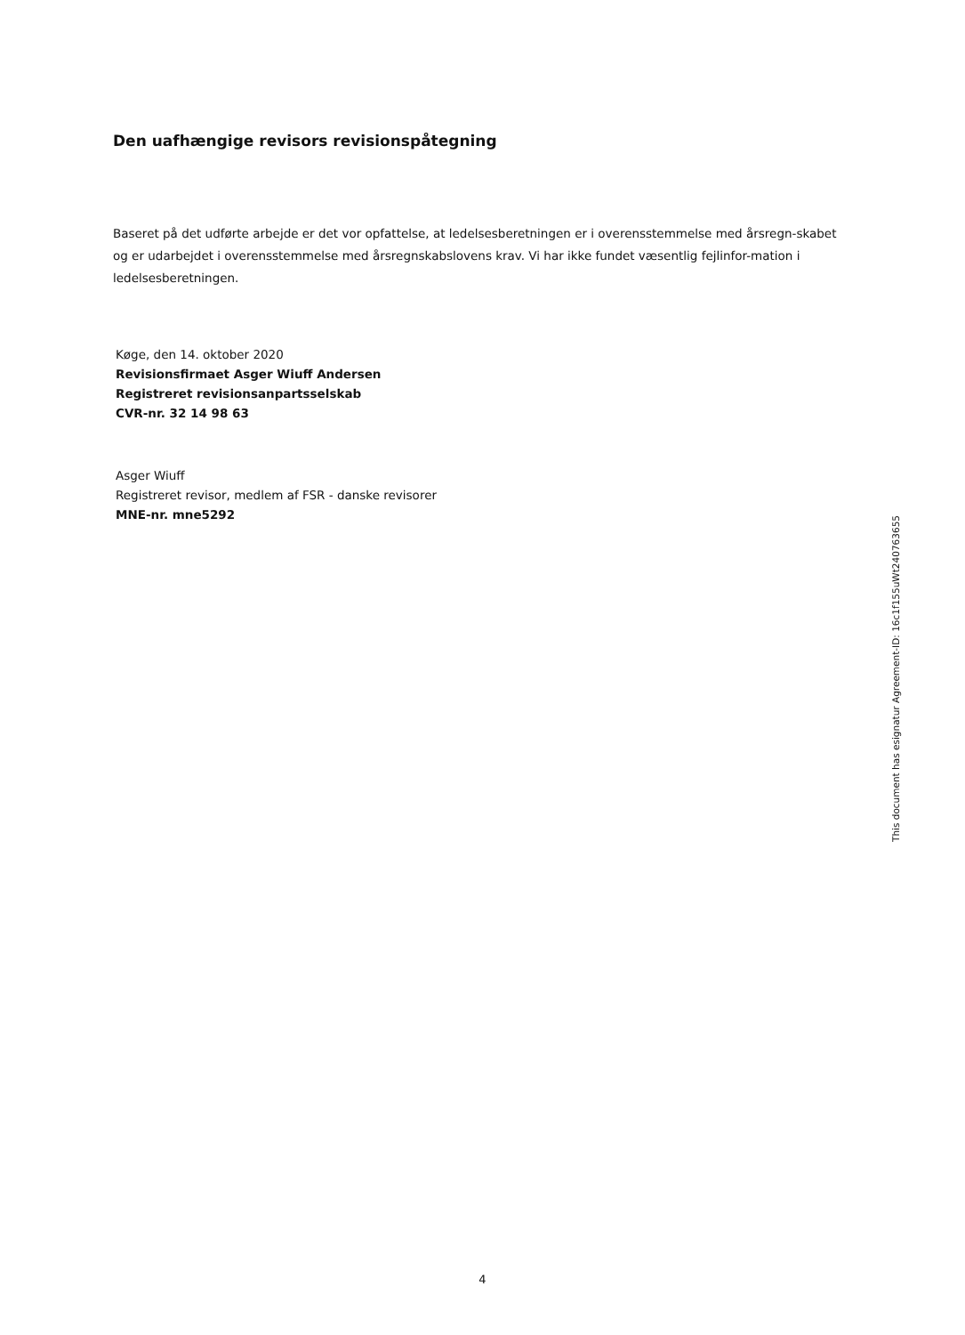Den uafhængige revisors revisionspåtegning
Baseret på det udførte arbejde er det vor opfattelse, at ledelsesberetningen er i overensstemmelse med årsregn-skabet og er udarbejdet i overensstemmelse med årsregnskabslovens krav. Vi har ikke fundet væsentlig fejlinfor-mation i ledelsesberetningen.
Køge, den 14. oktober 2020
Revisionsfirmaet Asger Wiuff Andersen
Registreret revisionsanpartsselskab
CVR-nr. 32 14 98 63
Asger Wiuff
Registreret revisor, medlem af FSR - danske revisorer
MNE-nr. mne5292
This document has esignatur Agreement-ID: 16c1f155uWt240763655
4